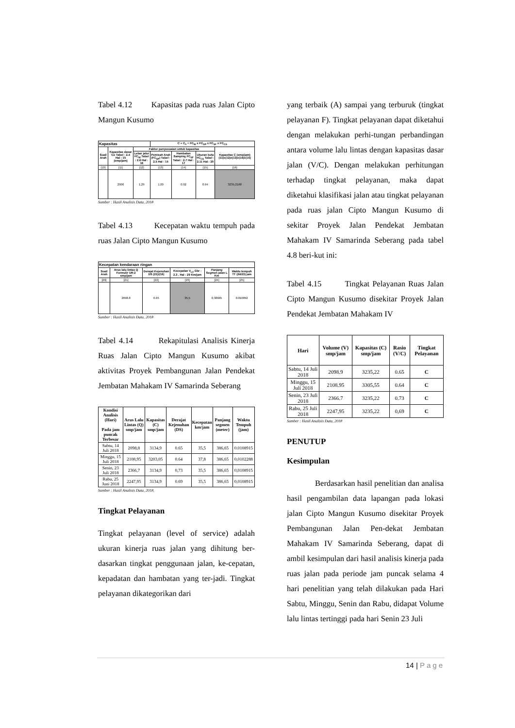Tabel 4.12 Kapasitas pada ruas Jalan Cipto Mangun Kusumo
| Kapasitas | | | C = C<sub>0</sub> + FC<sub>W</sub> x FC<sub>SP</sub> x FC<sub>SF</sub> x FC<sub>CS</sub> | | | |
| --- | --- | --- | --- | --- | --- | --- |
| Soal/ Arah | Kapasitas dasar Co Tabel : 2.4 Hal : 15 (smp/jam) | Faktor penyesuaian untuk kapasitas | | | | Kapasitas C (smp/jam) (11)x(12)x(13)x(14)x(15) |
| | | Lebar jalur FC<sub>W</sub> Tabel : 2.6 Hal : 16 | Pemisah Arah (FC<sub>SP</sub>) Tabel : 2.5 Hal : 15 | Hambatan Samping FC<sub>SF</sub> Tabel : 2.7 Hal : 17 | Ukuran kota FC<sub>CS</sub> Tabel : 2.11 Hal : 20 | |
| [10] | [11] | [12] | [13] | [14] | [15] | [16] |
| | 2900 | 1,29 | 1,00 | 0.92 | 0.94 | 3235,2168 |
Sumber : Hasil Analisis Data, 2018
Tabel 4.13 Kecepatan waktu tempuh pada ruas Jalan Cipto Mangun Kusumo
| Kecepatan kendaraan ringan | | | | | |
| --- | --- | --- | --- | --- | --- |
| Soal/ Arah | Arus lalu lintas Q Formulir UR-2 smp/jam | Derajat Kejenuhan DS (21)/(16) | Kecepatan V<sub>LV</sub> Gbr : 2.3 , Hal : 29 Km/jam | Panjang Segmen jalan L Km | Waktu tempuh TT (24/23) jam |
| [20] | [21] | [22] | [23] | [24] | [25] |
| | 2098.8 | 0.65 | 35,5 | 0,38665 | 0.010892 |
Sumber : Hasil Analisis Data, 2018
Tabel 4.14 Rekapitulasi Analisis Kinerja Ruas Jalan Cipto Mangun Kusumo akibat aktivitas Proyek Pembangunan Jalan Pendekat Jembatan Mahakam IV Samarinda Seberang
| Kondisi Analisis (Hari) Pada jam puncak Terbesar | Arus Lalu Lintas (Q) smp/jam | Kapasitas (C) smp/jam | Derajat Kejenuhan (DS) | Kecepatan km/jam | Panjang segmen (meter) | Waktu Tempuh (jam) |
| --- | --- | --- | --- | --- | --- | --- |
| Sabtu, 14 Juli 2018 | 2098,8 | 3134,9 | 0.65 | 35,5 | 386,65 | 0.0108915 |
| Minggu, 15 Juli 2018 | 2108,95 | 3203,05 | 0.64 | 37,8 | 386,65 | 0,0102288 |
| Senin, 23 Juli 2018 | 2366,7 | 3134,9 | 0,73 | 35,5 | 386,65 | 0,0108915 |
| Rabu, 25 Juni 2018 | 2247,95 | 3134,9 | 0.69 | 35,5 | 386,65 | 0,0108915 |
Sumber : Hasil Analisis Data, 2018.
Tingkat Pelayanan
Tingkat pelayanan (level of service) adalah ukuran kinerja ruas jalan yang dihitung ber-dasarkan tingkat penggunaan jalan, ke-cepatan, kepadatan dan hambatan yang ter-jadi. Tingkat pelayanan dikategorikan dari
yang terbaik (A) sampai yang terburuk (tingkat pelayanan F). Tingkat pelayanan dapat diketahui dengan melakukan perhi-tungan perbandingan antara volume lalu lintas dengan kapasitas dasar jalan (V/C). Dengan melakukan perhitungan terhadap tingkat pelayanan, maka dapat diketahui klasifikasi jalan atau tingkat pelayanan pada ruas jalan Cipto Mangun Kusumo di sekitar Proyek Jalan Pendekat Jembatan Mahakam IV Samarinda Seberang pada tabel 4.8 beri-kut ini:
Tabel 4.15 Tingkat Pelayanan Ruas Jalan Cipto Mangun Kusumo disekitar Proyek Jalan Pendekat Jembatan Mahakam IV
| Hari | Volume (V) smp/jam | Kapasitas (C) smp/jam | Rasio (V/C) | Tingkat Pelayanan |
| --- | --- | --- | --- | --- |
| Sabtu, 14 Juli 2018 | 2098.9 | 3235,22 | 0.65 | C |
| Minggu, 15 Juli 2018 | 2108.95 | 3305,55 | 0.64 | C |
| Senin, 23 Juli 2018 | 2366.7 | 3235,22 | 0.73 | C |
| Rabu, 25 Juli 2018 | 2247,95 | 3235,22 | 0,69 | C |
Sumber : Hasil Analisis Data, 2018
PENUTUP
Kesimpulan
Berdasarkan hasil penelitian dan analisa hasil pengambilan data lapangan pada lokasi jalan Cipto Mangun Kusumo disekitar Proyek Pembangunan Jalan Pen-dekat Jembatan Mahakam IV Samarinda Seberang, dapat di ambil kesimpulan dari hasil analisis kinerja pada ruas jalan pada periode jam puncak selama 4 hari penelitian yang telah dilakukan pada Hari Sabtu, Minggu, Senin dan Rabu, didapat Volume lalu lintas tertinggi pada hari Senin 23 Juli
14 | Page